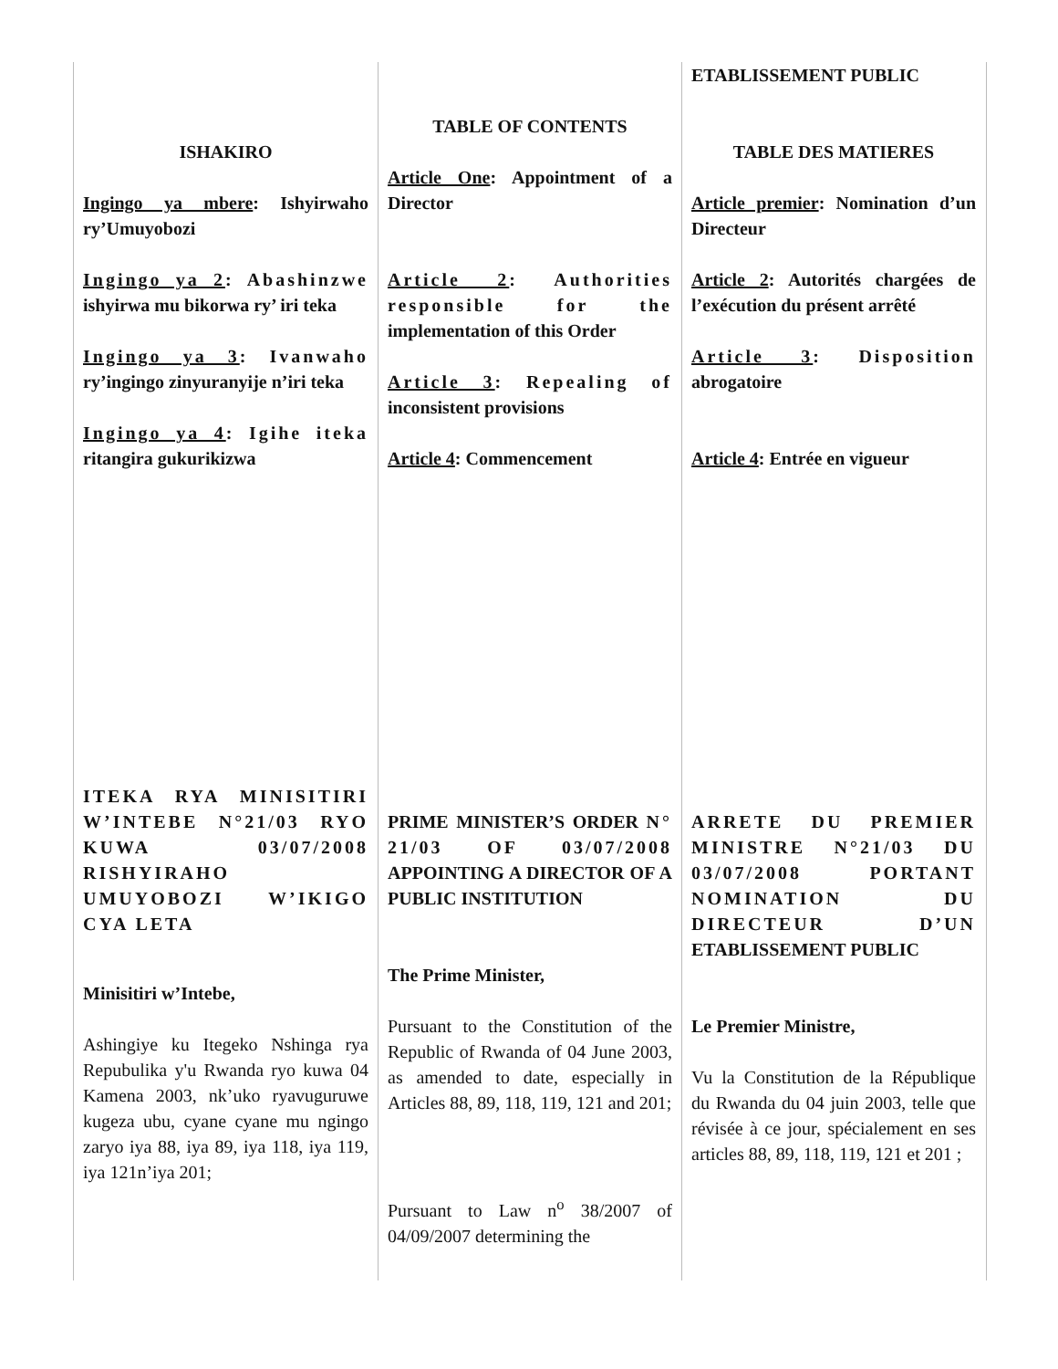ISHAKIRO
Ingingo ya mbere: Ishyirwaho ry’Umuyobozi
Ingingo ya 2: Abashinzwe ishyirwa mu bikorwa ry’ iri teka
Ingingo ya 3: Ivanwaho ry’ingingo zinyuranyije n’iri teka
Ingingo ya 4: Igihe iteka ritangira gukurikizwa
ITEKA RYA MINISITIRI W’INTEBE N°21/03 RYO KUWA 03/07/2008 RISHYIRAHO UMUYOBOZI W’IKIGO CYA LETA
Minisitiri w’Intebe,
Ashingiye ku Itegeko Nshinga rya Repubulika y'u Rwanda ryo kuwa 04 Kamena 2003, nk’uko ryavuguruwe kugeza ubu, cyane cyane mu ngingo zaryo iya 88, iya 89, iya 118, iya 119, iya 121n’iya 201;
TABLE OF CONTENTS
Article One: Appointment of a Director
Article 2: Authorities responsible for the implementation of this Order
Article 3: Repealing of inconsistent provisions
Article 4: Commencement
PRIME MINISTER’S ORDER N° 21/03 OF 03/07/2008 APPOINTING A DIRECTOR OF A PUBLIC INSTITUTION
The Prime Minister,
Pursuant to the Constitution of the Republic of Rwanda of 04 June 2003, as amended to date, especially in Articles 88, 89, 118, 119, 121 and 201;
Pursuant to Law n<sup>o</sup> 38/2007 of 04/09/2007 determining the
ETABLISSEMENT PUBLIC
TABLE DES MATIERES
Article premier: Nomination d’un Directeur
Article 2: Autorités chargées de l’exécution du présent arrêté
Article 3: Disposition abrogatoire
Article 4: Entrée en vigueur
ARRETE DU PREMIER MINISTRE N°21/03 DU 03/07/2008 PORTANT NOMINATION DU DIRECTEUR D’UN ETABLISSEMENT PUBLIC
Le Premier Ministre,
Vu la Constitution de la République du Rwanda du 04 juin 2003, telle que révisée à ce jour, spécialement en ses articles 88, 89, 118, 119, 121 et 201 ;